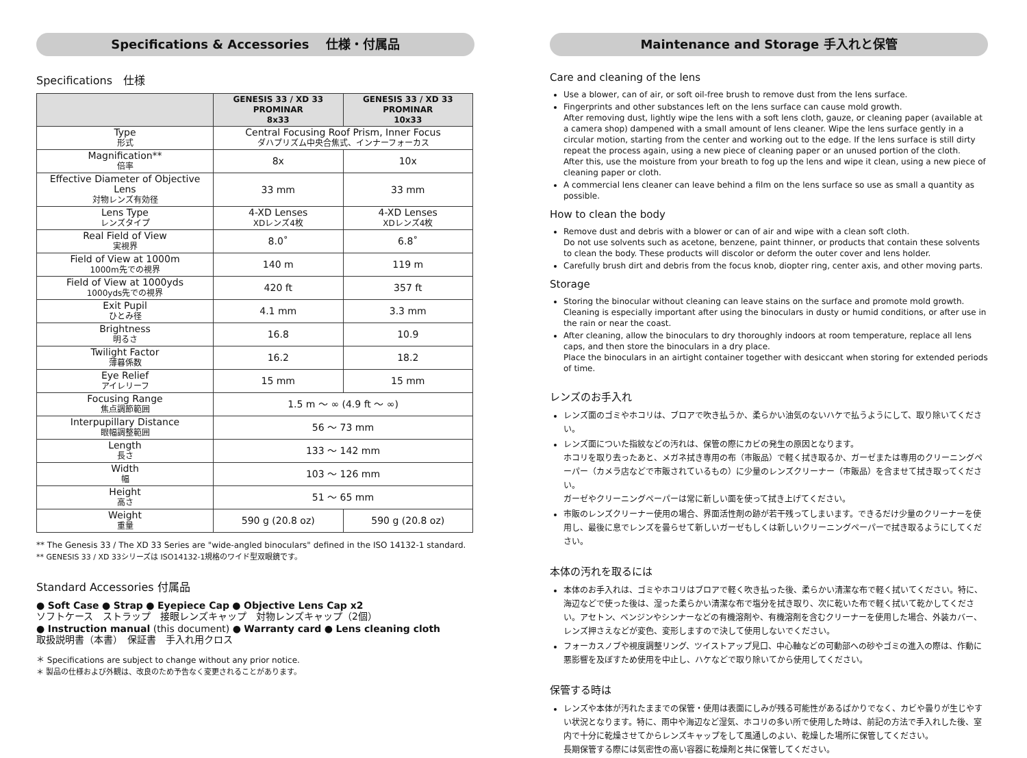Specifications & Accessories　 仕様・付属品
Specifications　仕様
| | GENESIS 33 / XD 33 PROMINAR 8x33 | GENESIS 33 / XD 33 PROMINAR 10x33 |
| --- | --- | --- |
| Type 形式 | Central Focusing Roof Prism, Inner Focus ダハプリズム中央合焦式、インナーフォーカス | |
| Magnification** 倍率 | 8x | 10x |
| Effective Diameter of Objective Lens 対物レンズ有効径 | 33 mm | 33 mm |
| Lens Type レンズタイプ | 4-XD Lenses XDレンズ4枚 | 4-XD Lenses XDレンズ4枚 |
| Real Field of View 実視界 | 8.0˚ | 6.8˚ |
| Field of View at 1000m 1000m先での視界 | 140 m | 119 m |
| Field of View at 1000yds 1000yds先での視界 | 420 ft | 357 ft |
| Exit Pupil ひとみ径 | 4.1 mm | 3.3 mm |
| Brightness 明るさ | 16.8 | 10.9 |
| Twilight Factor 薄暮係数 | 16.2 | 18.2 |
| Eye Relief アイレリーフ | 15 mm | 15 mm |
| Focusing Range 焦点調節範囲 | 1.5 m ～ ∞ (4.9 ft ～ ∞) | |
| Interpupillary Distance 眼幅調整範囲 | 56 ～ 73 mm | |
| Length 長さ | 133 ～ 142 mm | |
| Width 幅 | 103 ～ 126 mm | |
| Height 高さ | 51 ～ 65 mm | |
| Weight 重量 | 590 g (20.8 oz) | 590 g (20.8 oz) |
** The Genesis 33 / The XD 33 Series are "wide-angled binoculars" defined in the ISO 14132-1 standard.
** GENESIS 33 / XD 33シリーズは ISO14132-1規格のワイド型双眼鏡です。
Standard Accessories 付属品
● Soft Case ● Strap ● Eyepiece Cap ● Objective Lens Cap x2
ソフトケース　ストラップ　接眼レンズキャップ　対物レンズキャップ（2個）
● Instruction manual (this document) ● Warranty card ● Lens cleaning cloth
取扱説明書（本書）　保証書　手入れ用クロス
＊ Specifications are subject to change without any prior notice.
＊ 製品の仕様および外観は、改良のため予告なく変更されることがあります。
Maintenance and Storage 手入れと保管
Care and cleaning of the lens
Use a blower, can of air, or soft oil-free brush to remove dust from the lens surface.
Fingerprints and other substances left on the lens surface can cause mold growth.
After removing dust, lightly wipe the lens with a soft lens cloth, gauze, or cleaning paper (available at a camera shop) dampened with a small amount of lens cleaner. Wipe the lens surface gently in a circular motion, starting from the center and working out to the edge. If the lens surface is still dirty repeat the process again, using a new piece of cleaning paper or an unused portion of the cloth.
After this, use the moisture from your breath to fog up the lens and wipe it clean, using a new piece of cleaning paper or cloth.
A commercial lens cleaner can leave behind a film on the lens surface so use as small a quantity as possible.
How to clean the body
Remove dust and debris with a blower or can of air and wipe with a clean soft cloth.
Do not use solvents such as acetone, benzene, paint thinner, or products that contain these solvents to clean the body. These products will discolor or deform the outer cover and lens holder.
Carefully brush dirt and debris from the focus knob, diopter ring, center axis, and other moving parts.
Storage
Storing the binocular without cleaning can leave stains on the surface and promote mold growth.
Cleaning is especially important after using the binoculars in dusty or humid conditions, or after use in the rain or near the coast.
After cleaning, allow the binoculars to dry thoroughly indoors at room temperature, replace all lens caps, and then store the binoculars in a dry place.
Place the binoculars in an airtight container together with desiccant when storing for extended periods of time.
レンズのお手入れ
レンズ面のゴミやホコリは、ブロアで吹き払うか、柔らかい油気のないハケで払うようにして、取り除いてください。
レンズ面についた指紋などの汚れは、保管の際にカビの発生の原因となります。
ホコリを取り去ったあと、メガネ拭き専用の布（市販品）で軽く拭き取るか、ガーゼまたは専用のクリーニングペーパー（カメラ店などで市販されているもの）に少量のレンズクリーナー（市販品）を含ませて拭き取ってください。
ガーゼやクリーニングペーパーは常に新しい面を使って拭き上げてください。
市販のレンズクリーナー使用の場合、界面活性剤の跡が若干残ってしまいます。できるだけ少量のクリーナーを使用し、最後に息でレンズを曇らせて新しいガーゼもしくは新しいクリーニングペーパーで拭き取るようにしてください。
本体の汚れを取るには
本体のお手入れは、ゴミやホコリはブロアで軽く吹き払った後、柔らかい清潔な布で軽く拭いてください。特に、海辺などで使った後は、湿った柔らかい清潔な布で塩分を拭き取り、次に乾いた布で軽く拭いて乾かしてください。アセトン、ベンジンやシンナーなどの有機溶剤や、有機溶剤を含むクリーナーを使用した場合、外装カバー、レンズ押さえなどが変色、変形しますので決して使用しないでください。
フォーカスノブや視度調整リング、ツイストアップ見口、中心軸などの可動部への砂やゴミの進入の際は、作動に悪影響を及ぼすため使用を中止し、ハケなどで取り除いてから使用してください。
保管する時は
レンズや本体が汚れたままでの保管・使用は表面にしみが残る可能性があるばかりでなく、カビや曇りが生じやすい状況となります。特に、雨中や海辺など湿気、ホコリの多い所で使用した時は、前記の方法で手入れした後、室内で十分に乾燥させてからレンズキャップをして風通しのよい、乾燥した場所に保管してください。
長期保管する際には気密性の高い容器に乾燥剤と共に保管してください。